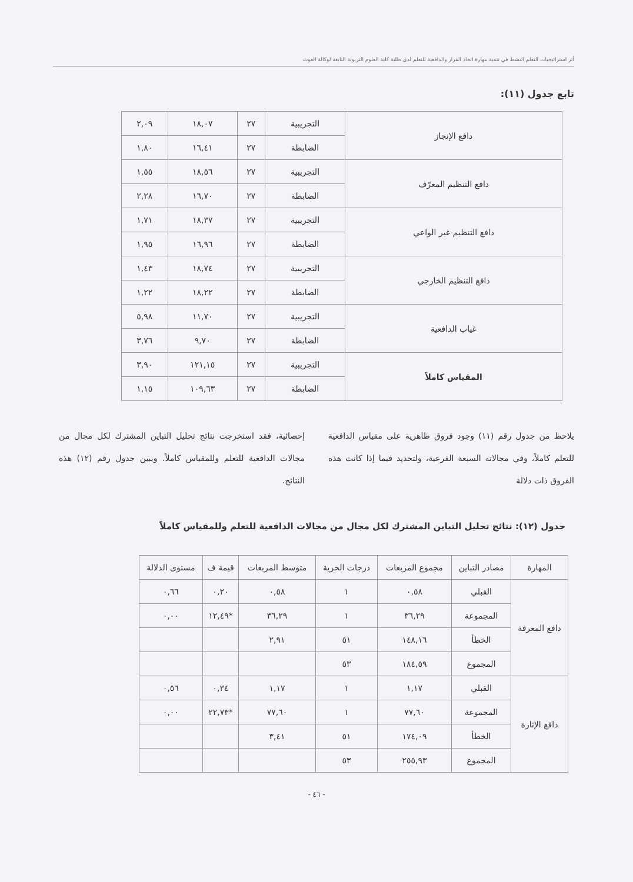أثر استراتيجيات التعلم النشط في تنمية مهارة اتخاذ القرار والدافعية للتعلم لدى طلبة كلية العلوم التربوية التابعة لوكالة الغوث
تابع جدول (١١):
| دافع الإنجاز | التجريبية | ٢٧ | ١٨,٠٧ | ٢,٠٩ |
| | الضابطة | ٢٧ | ١٦,٤١ | ١,٨٠ |
| دافع التنظيم المعرّف | التجريبية | ٢٧ | ١٨,٥٦ | ١,٥٥ |
| | الضابطة | ٢٧ | ١٦,٧٠ | ٢,٢٨ |
| دافع التنظيم غير الواعي | التجريبية | ٢٧ | ١٨,٣٧ | ١,٧١ |
| | الضابطة | ٢٧ | ١٦,٩٦ | ١,٩٥ |
| دافع التنظيم الخارجي | التجريبية | ٢٧ | ١٨,٧٤ | ١,٤٣ |
| | الضابطة | ٢٧ | ١٨,٢٢ | ١,٢٢ |
| غياب الدافعية | التجريبية | ٢٧ | ١١,٧٠ | ٥,٩٨ |
| | الضابطة | ٢٧ | ٩,٧٠ | ٣,٧٦ |
| المقياس كاملاً | التجريبية | ٢٧ | ١٢١,١٥ | ٣,٩٠ |
| | الضابطة | ٢٧ | ١٠٩,٦٣ | ١,١٥ |
يلاحظ من جدول رقم (١١) وجود فروق ظاهرية على مقياس الدافعية للتعلم كاملاً، وفي مجالاته السبعة الفرعية، ولتحديد فيما إذا كانت هذه الفروق ذات دلالة
إحصائية، فقد استخرجت نتائج تحليل التباين المشترك لكل مجال من مجالات الدافعية للتعلم وللمقياس كاملاً. ويبين جدول رقم (١٢) هذه النتائج.
جدول (١٢): نتائج تحليل التباين المشترك لكل مجال من مجالات الدافعية للتعلم وللمقياس كاملاً
| المهارة | مصادر التباين | مجموع المربعات | درجات الحرية | متوسط المربعات | قيمة ف | مستوى الدلالة |
| --- | --- | --- | --- | --- | --- | --- |
| دافع المعرفة | القبلي | ٠,٥٨ | ١ | ٠,٥٨ | ٠,٢٠ | ٠,٦٦ |
| | المجموعة | ٣٦,٢٩ | ١ | ٣٦,٢٩ | *١٢,٤٩ | ٠,٠٠ |
| | الخطأ | ١٤٨,١٦ | ٥١ | ٢,٩١ | | |
| | المجموع | ١٨٤,٥٩ | ٥٣ | | | |
| دافع الإثارة | القبلي | ١,١٧ | ١ | ١,١٧ | ٠,٣٤ | ٠,٥٦ |
| | المجموعة | ٧٧,٦٠ | ١ | ٧٧,٦٠ | *٢٢,٧٣ | ٠,٠٠ |
| | الخطأ | ١٧٤,٠٩ | ٥١ | ٣,٤١ | | |
| | المجموع | ٢٥٥,٩٣ | ٥٣ | | | |
- ٤٦ -